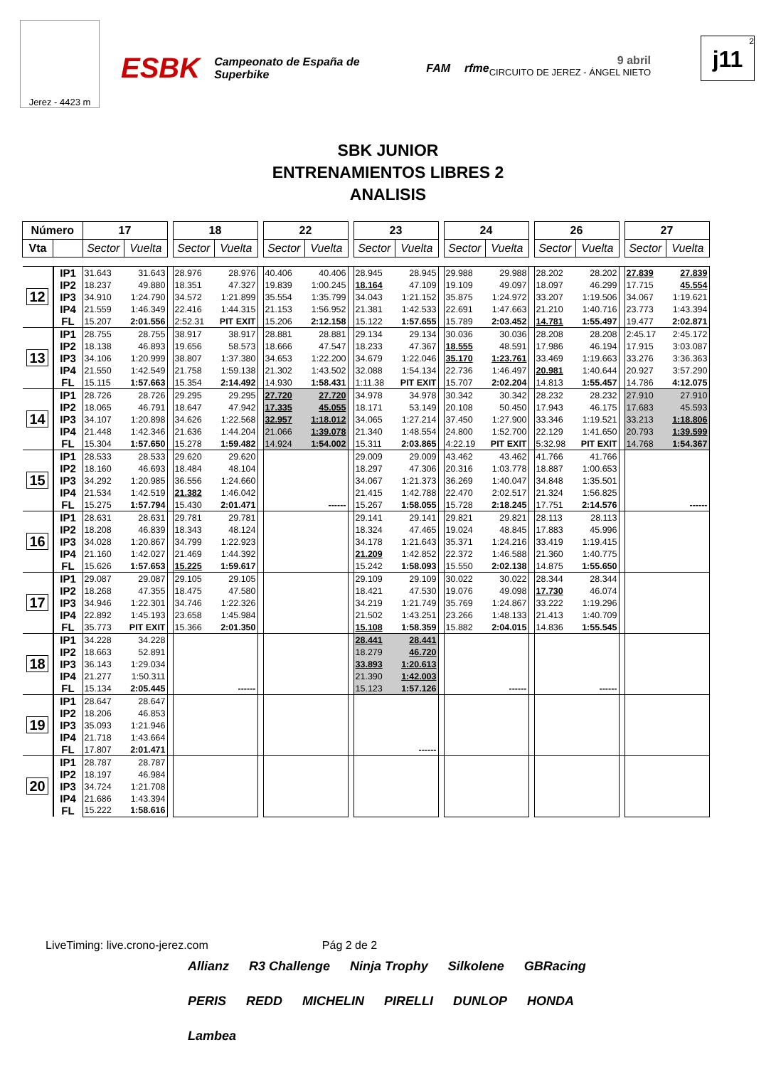Jerez - 4423 m
ESBK Campeonato de España de Superbike FAM rfme
9 abril
CIRCUITO DE JEREZ - ÁNGEL NIETO
2
j11
SBK JUNIOR
ENTRENAMIENTOS LIBRES 2
ANALISIS
| Número | | 17 | | | 18 | | | 22 | | | 23 | | | 24 | | | 26 | | | 27 | |
| Vta | | Sector | Vuelta | | Sector | Vuelta | | Sector | Vuelta | | Sector | Vuelta | | Sector | Vuelta | | Sector | Vuelta | | Sector | Vuelta |
| 12 | IP1 | 31.643 | 31.643 | | 28.976 | 28.976 | | 40.406 | 40.406 | | 28.945 | 28.945 | | 29.988 | 29.988 | | 28.202 | 28.202 | | 27.839 | 27.839 |
| | IP2 | 18.237 | 49.880 | | 18.351 | 47.327 | | 19.839 | 1:00.245 | | 18.164 | 47.109 | | 19.109 | 49.097 | | 18.097 | 46.299 | | 17.715 | 45.554 |
| | IP3 | 34.910 | 1:24.790 | | 34.572 | 1:21.899 | | 35.554 | 1:35.799 | | 34.043 | 1:21.152 | | 35.875 | 1:24.972 | | 33.207 | 1:19.506 | | 34.067 | 1:19.621 |
| | IP4 | 21.559 | 1:46.349 | | 22.416 | 1:44.315 | | 21.153 | 1:56.952 | | 21.381 | 1:42.533 | | 22.691 | 1:47.663 | | 21.210 | 1:40.716 | | 23.773 | 1:43.394 |
| | FL | 15.207 | 2:01.556 | | 2:52.31 | PIT EXIT | | 15.206 | 2:12.158 | | 15.122 | 1:57.655 | | 15.789 | 2:03.452 | | 14.781 | 1:55.497 | | 19.477 | 2:02.871 |
| 13 | IP1 | 28.755 | 28.755 | | 38.917 | 38.917 | | 28.881 | 28.881 | | 29.134 | 29.134 | | 30.036 | 30.036 | | 28.208 | 28.208 | | 2:45.17 | 2:45.172 |
| | IP2 | 18.138 | 46.893 | | 19.656 | 58.573 | | 18.666 | 47.547 | | 18.233 | 47.367 | | 18.555 | 48.591 | | 17.986 | 46.194 | | 17.915 | 3:03.087 |
| | IP3 | 34.106 | 1:20.999 | | 38.807 | 1:37.380 | | 34.653 | 1:22.200 | | 34.679 | 1:22.046 | | 35.170 | 1:23.761 | | 33.469 | 1:19.663 | | 33.276 | 3:36.363 |
| | IP4 | 21.550 | 1:42.549 | | 21.758 | 1:59.138 | | 21.302 | 1:43.502 | | 32.088 | 1:54.134 | | 22.736 | 1:46.497 | | 20.981 | 1:40.644 | | 20.927 | 3:57.290 |
| | FL | 15.115 | 1:57.663 | | 15.354 | 2:14.492 | | 14.930 | 1:58.431 | | 1:11.38 | PIT EXIT | | 15.707 | 2:02.204 | | 14.813 | 1:55.457 | | 14.786 | 4:12.075 |
| 14 | IP1 | 28.726 | 28.726 | | 29.295 | 29.295 | | 27.720 | 27.720 | | 34.978 | 34.978 | | 30.342 | 30.342 | | 28.232 | 28.232 | | 27.910 | 27.910 |
| | IP2 | 18.065 | 46.791 | | 18.647 | 47.942 | | 17.335 | 45.055 | | 18.171 | 53.149 | | 20.108 | 50.450 | | 17.943 | 46.175 | | 17.683 | 45.593 |
| | IP3 | 34.107 | 1:20.898 | | 34.626 | 1:22.568 | | 32.957 | 1:18.012 | | 34.065 | 1:27.214 | | 37.450 | 1:27.900 | | 33.346 | 1:19.521 | | 33.213 | 1:18.806 |
| | IP4 | 21.448 | 1:42.346 | | 21.636 | 1:44.204 | | 21.066 | 1:39.078 | | 21.340 | 1:48.554 | | 24.800 | 1:52.700 | | 22.129 | 1:41.650 | | 20.793 | 1:39.599 |
| | FL | 15.304 | 1:57.650 | | 15.278 | 1:59.482 | | 14.924 | 1:54.002 | | 15.311 | 2:03.865 | | 4:22.19 | PIT EXIT | | 5:32.98 | PIT EXIT | | 14.768 | 1:54.367 |
| 15 | IP1 | 28.533 | 28.533 | | 29.620 | 29.620 | | | | | 29.009 | 29.009 | | 43.462 | 43.462 | | 41.766 | 41.766 | | | |
| | IP2 | 18.160 | 46.693 | | 18.484 | 48.104 | | | | | 18.297 | 47.306 | | 20.316 | 1:03.778 | | 18.887 | 1:00.653 | | | |
| | IP3 | 34.292 | 1:20.985 | | 36.556 | 1:24.660 | | | | | 34.067 | 1:21.373 | | 36.269 | 1:40.047 | | 34.848 | 1:35.501 | | | |
| | IP4 | 21.534 | 1:42.519 | | 21.382 | 1:46.042 | | | | | 21.415 | 1:42.788 | | 22.470 | 2:02.517 | | 21.324 | 1:56.825 | | | |
| | FL | 15.275 | 1:57.794 | | 15.430 | 2:01.471 | | | ------ | | 15.267 | 1:58.055 | | 15.728 | 2:18.245 | | 17.751 | 2:14.576 | | | ------ |
| 16 | IP1 | 28.631 | 28.631 | | 29.781 | 29.781 | | | | | 29.141 | 29.141 | | 29.821 | 29.821 | | 28.113 | 28.113 | | | |
| | IP2 | 18.208 | 46.839 | | 18.343 | 48.124 | | | | | 18.324 | 47.465 | | 19.024 | 48.845 | | 17.883 | 45.996 | | | |
| | IP3 | 34.028 | 1:20.867 | | 34.799 | 1:22.923 | | | | | 34.178 | 1:21.643 | | 35.371 | 1:24.216 | | 33.419 | 1:19.415 | | | |
| | IP4 | 21.160 | 1:42.027 | | 21.469 | 1:44.392 | | | | | 21.209 | 1:42.852 | | 22.372 | 1:46.588 | | 21.360 | 1:40.775 | | | |
| | FL | 15.626 | 1:57.653 | | 15.225 | 1:59.617 | | | | | 15.242 | 1:58.093 | | 15.550 | 2:02.138 | | 14.875 | 1:55.650 | | | |
| 17 | IP1 | 29.087 | 29.087 | | 29.105 | 29.105 | | | | | 29.109 | 29.109 | | 30.022 | 30.022 | | 28.344 | 28.344 | | | |
| | IP2 | 18.268 | 47.355 | | 18.475 | 47.580 | | | | | 18.421 | 47.530 | | 19.076 | 49.098 | | 17.730 | 46.074 | | | |
| | IP3 | 34.946 | 1:22.301 | | 34.746 | 1:22.326 | | | | | 34.219 | 1:21.749 | | 35.769 | 1:24.867 | | 33.222 | 1:19.296 | | | |
| | IP4 | 22.892 | 1:45.193 | | 23.658 | 1:45.984 | | | | | 21.502 | 1:43.251 | | 23.266 | 1:48.133 | | 21.413 | 1:40.709 | | | |
| | FL | 35.773 | PIT EXIT | | 15.366 | 2:01.350 | | | | | 15.108 | 1:58.359 | | 15.882 | 2:04.015 | | 14.836 | 1:55.545 | | | |
| 18 | IP1 | 34.228 | 34.228 | | | | | | | | 28.441 | 28.441 | | | | | | | | | |
| | IP2 | 18.663 | 52.891 | | | | | | | | 18.279 | 46.720 | | | | | | | | | |
| | IP3 | 36.143 | 1:29.034 | | | | | | | | 33.893 | 1:20.613 | | | | | | | | | |
| | IP4 | 21.277 | 1:50.311 | | | | | | | | 21.390 | 1:42.003 | | | | | | | | | |
| | FL | 15.134 | 2:05.445 | | | ------ | | | | | 15.123 | 1:57.126 | | | ------ | | | ------ | | | |
| 19 | IP1 | 28.647 | 28.647 | | | | | | | | | | | | | | | | | | |
| | IP2 | 18.206 | 46.853 | | | | | | | | | | | | | | | | | | |
| | IP3 | 35.093 | 1:21.946 | | | | | | | | | | | | | | | | | | |
| | IP4 | 21.718 | 1:43.664 | | | | | | | | | | | | | | | | | | |
| | FL | 17.807 | 2:01.471 | | | | | | | | | ------ | | | | | | | | | |
| 20 | IP1 | 28.787 | 28.787 | | | | | | | | | | | | | | | | | | |
| | IP2 | 18.197 | 46.984 | | | | | | | | | | | | | | | | | | |
| | IP3 | 34.724 | 1:21.708 | | | | | | | | | | | | | | | | | | |
| | IP4 | 21.686 | 1:43.394 | | | | | | | | | | | | | | | | | | |
| | FL | 15.222 | 1:58.616 | | | | | | | | | | | | | | | | | | |
LiveTiming: live.crono-jerez.com Pág 2 de 2
Allianz R3 Challenge Ninja Trophy Silkolene GBRacing PERIS REDD MICHELIN PIRELLI DUNLOP HONDA Lambea